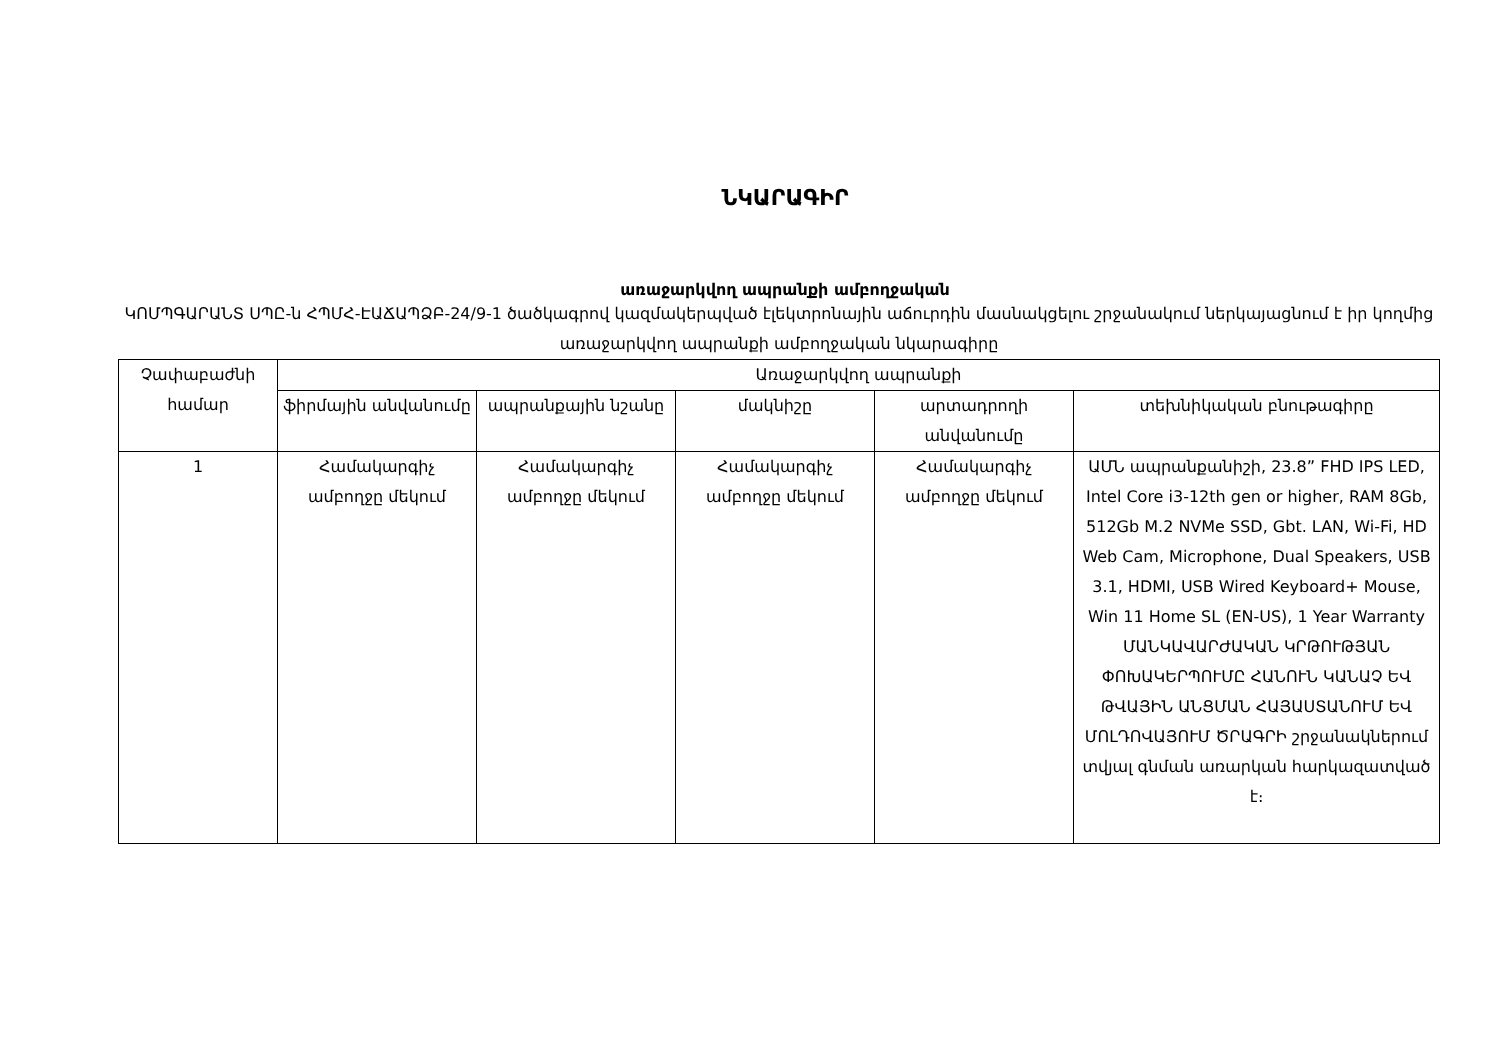ՆԿԱՐԱԳԻՐ
առաջարկվող ապրանքի ամբողջական
ԿՈՄՊԳԱՐԱՆՏ ՍՊԸ-ն ՀՊՄՀ-ԷԱՃԱՊՁԲ-24/9-1 ծածկագրով կազմակերպված էլեկտրոնային աճուրդին մասնակցելու շրջանակում ներկայացնում է իր կողմից առաջարկվող ապրանքի ամբողջական նկարագիրը
| Չափաբաժնի համար | Առաջարկվող ապրանքի | | | | |
| --- | --- | --- | --- | --- | --- |
| | ֆիրմային անվանումը | ապրանքային նշանը | մակնիշը | արտադրողի անվանումը | տեխնիկական բնութագիրը |
| 1 | Համակարգիչ ամբողջը մեկում | Համակարգիչ ամբողջը մեկում | Համակարգիչ ամբողջը մեկում | Համակարգիչ ամբողջը մեկում | ԱՄՆ ապրանքանիշի, 23.8” FHD IPS LED, Intel Core i3-12th gen or higher, RAM 8Gb, 512Gb M.2 NVMe SSD, Gbt. LAN, Wi-Fi, HD Web Cam, Microphone, Dual Speakers, USB 3.1, HDMI, USB Wired Keyboard+ Mouse, Win 11 Home SL (EN-US), 1 Year Warranty ՄԱՆԿԱՎԱՐԺԱԿԱՆ ԿՐԹՈՒԹՅԱՆ ՓՈԽԱԿԵՐՊՈՒՄԸ ՀԱՆՈՒՆ ԿԱՆԱՉ ԵՎ ԹՎԱՅԻՆ ԱՆՑՄԱՆ ՀԱՅԱՍՏԱՆՈՒՄ ԵՎ ՄՈԼԴՈՎԱՅՈՒՄ ԾՐԱԳՐԻ շրջանակներում տվյալ գնման առարկան հարկազատված է։ |